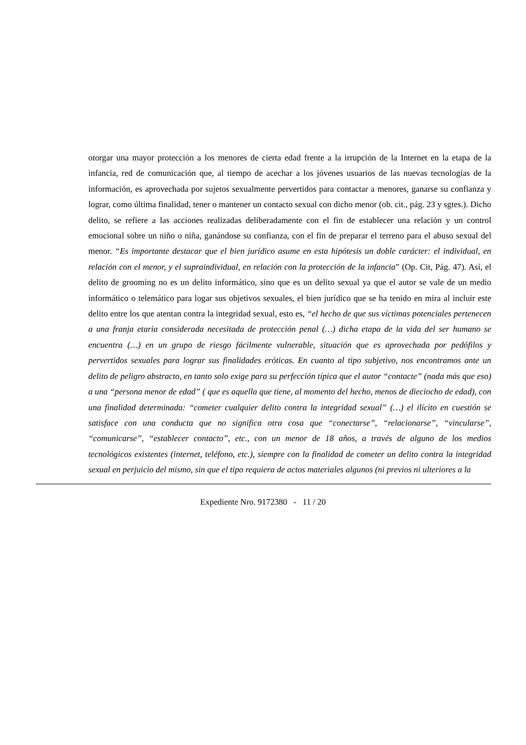otorgar una mayor protección a los menores de cierta edad frente a la irrupción de la Internet en la etapa de la infancia, red de comunicación que, al tiempo de acechar a los jóvenes usuarios de las nuevas tecnologías de la información, es aprovechada por sujetos sexualmente pervertidos para contactar a menores, ganarse su confianza y lograr, como última finalidad, tener o mantener un contacto sexual con dicho menor (ob. cit., pág. 23 y sgtes.). Dicho delito, se refiere a las acciones realizadas deliberadamente con el fin de establecer una relación y un control emocional sobre un niño o niña, ganándose su confianza, con el fin de preparar el terreno para el abuso sexual del menor. “Es importante destacar que el bien jurídico asume en esta hipótesis un doble carácter: el individual, en relación con el menor, y el supraindividual, en relación con la protección de la infancia” (Op. Cit, Pág. 47). Así, el delito de grooming no es un delito informático, sino que es un delito sexual ya que el autor se vale de un medio informático o telemático para logar sus objetivos sexuales, el bien jurídico que se ha tenido en mira al incluir este delito entre los que atentan contra la integridad sexual, esto es, “el hecho de que sus víctimas potenciales pertenecen a una franja etaria considerada necesitada de protección penal (…) dicha etapa de la vida del ser humano se encuentra (…) en un grupo de riesgo fácilmente vulnerable, situación que es aprovechada por pedófilos y pervertidos sexuales para lograr sus finalidades eróticas. En cuanto al tipo subjetivo, nos encontramos ante un delito de peligro abstracto, en tanto solo exige para su perfección típica que el autor “contacte” (nada más que eso) a una “persona menor de edad” ( que es aquella que tiene, al momento del hecho, menos de dieciocho de edad), con una finalidad determinada: “cometer cualquier delito contra la integridad sexual” (…) el ilícito en cuestión se satisface con una conducta que no significa otra cosa que “conectarse”, “relacionarse”, “vincularse”, “comunicarse”, “establecer contacto”, etc., con un menor de 18 años, a través de alguno de los medios tecnológicos existentes (internet, teléfono, etc.), siempre con la finalidad de cometer un delito contra la integridad sexual en perjuicio del mismo, sin que el tipo requiera de actos materiales algunos (ni previos ni ulteriores a la
Expediente Nro. 9172380 - 11 / 20